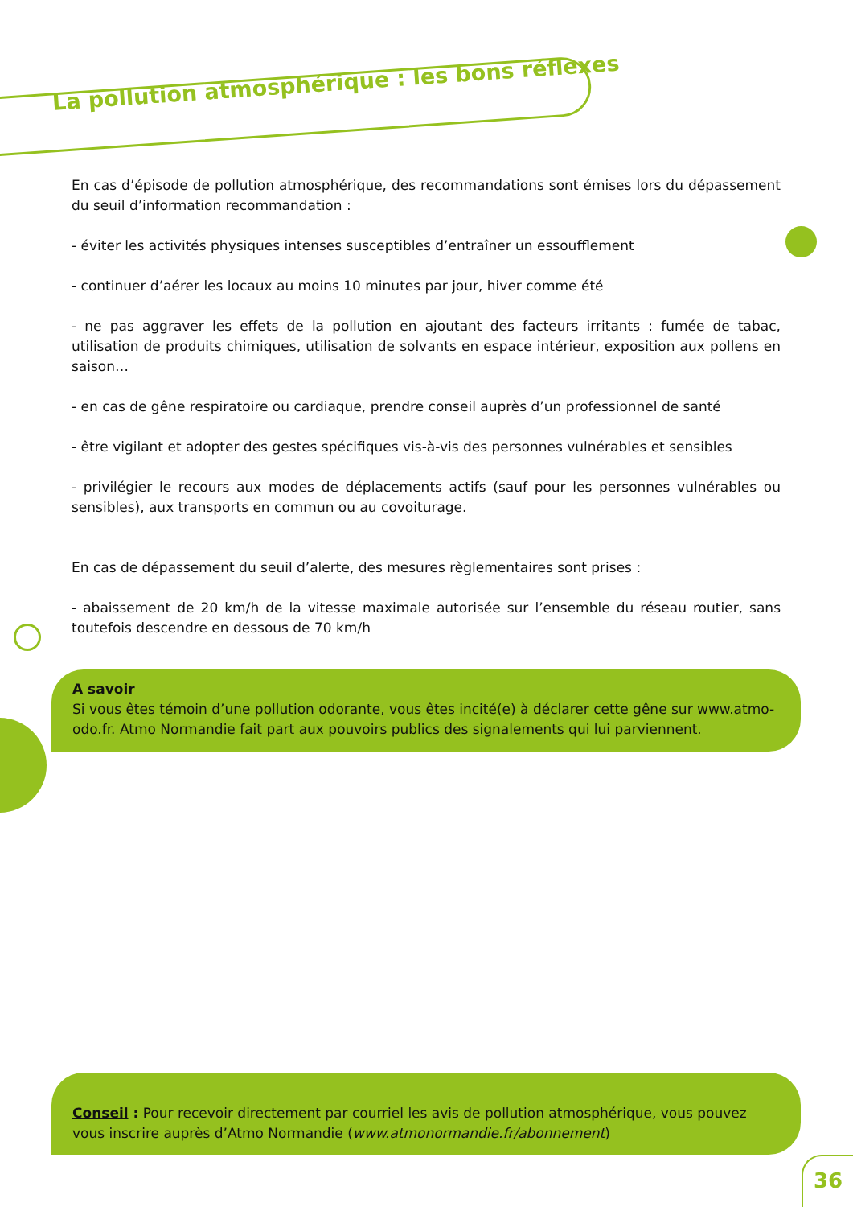La pollution atmosphérique : les bons réflexes
En cas d’épisode de pollution atmosphérique, des recommandations sont émises lors du dépassement du seuil d’information recommandation :
- éviter les activités physiques intenses susceptibles d’entraîner un essoufflement
- continuer d’aérer les locaux au moins 10 minutes par jour, hiver comme été
- ne pas aggraver les effets de la pollution en ajoutant des facteurs irritants : fumée de tabac, utilisation de produits chimiques, utilisation de solvants en espace intérieur, exposition aux pollens en saison…
- en cas de gêne respiratoire ou cardiaque, prendre conseil auprès d’un professionnel de santé
- être vigilant et adopter des gestes spécifiques vis-à-vis des personnes vulnérables et sensibles
- privilégier le recours aux modes de déplacements actifs (sauf pour les personnes vulnérables ou sensibles), aux transports en commun ou au covoiturage.
En cas de dépassement du seuil d’alerte, des mesures règlementaires sont prises :
- abaissement de 20 km/h de la vitesse maximale autorisée sur l’ensemble du réseau routier, sans toutefois descendre en dessous de 70 km/h
A savoir
Si vous êtes témoin d’une pollution odorante, vous êtes incité(e) à déclarer cette gêne sur www.atmo-odo.fr. Atmo Normandie fait part aux pouvoirs publics des signalements qui lui parviennent.
Conseil : Pour recevoir directement par courriel les avis de pollution atmosphérique, vous pouvez vous inscrire auprès d’Atmo Normandie (www.atmonormandie.fr/abonnement)
36